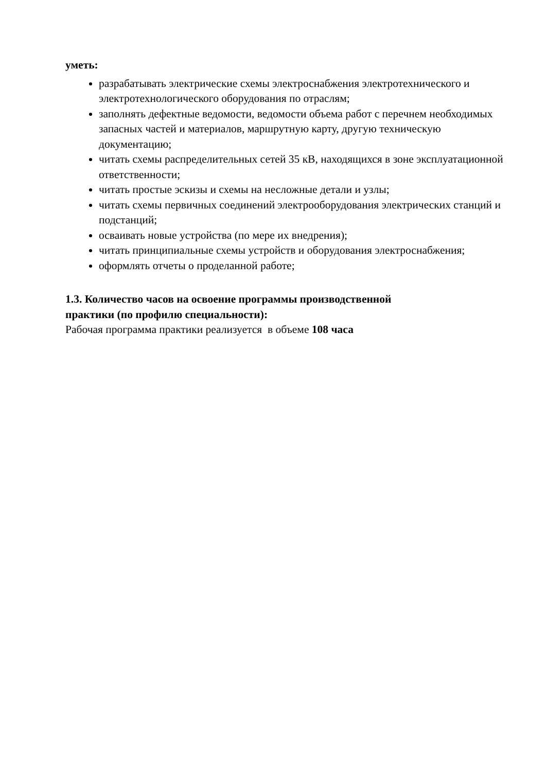уметь:
разрабатывать электрические схемы электроснабжения электротехнического и электротехнологического оборудования по отраслям;
заполнять дефектные ведомости, ведомости объема работ с перечнем необходимых запасных частей и материалов, маршрутную карту, другую техническую документацию;
читать схемы распределительных сетей 35 кВ, находящихся в зоне эксплуатационной ответственности;
читать простые эскизы и схемы на несложные детали и узлы;
читать схемы первичных соединений электрооборудования электрических станций и подстанций;
осваивать новые устройства (по мере их внедрения);
читать принципиальные схемы устройств и оборудования электроснабжения;
оформлять отчеты о проделанной работе;
1.3. Количество часов на освоение программы производственной
практики (по профилю специальности):
Рабочая программа практики реализуется в объеме 108 часа